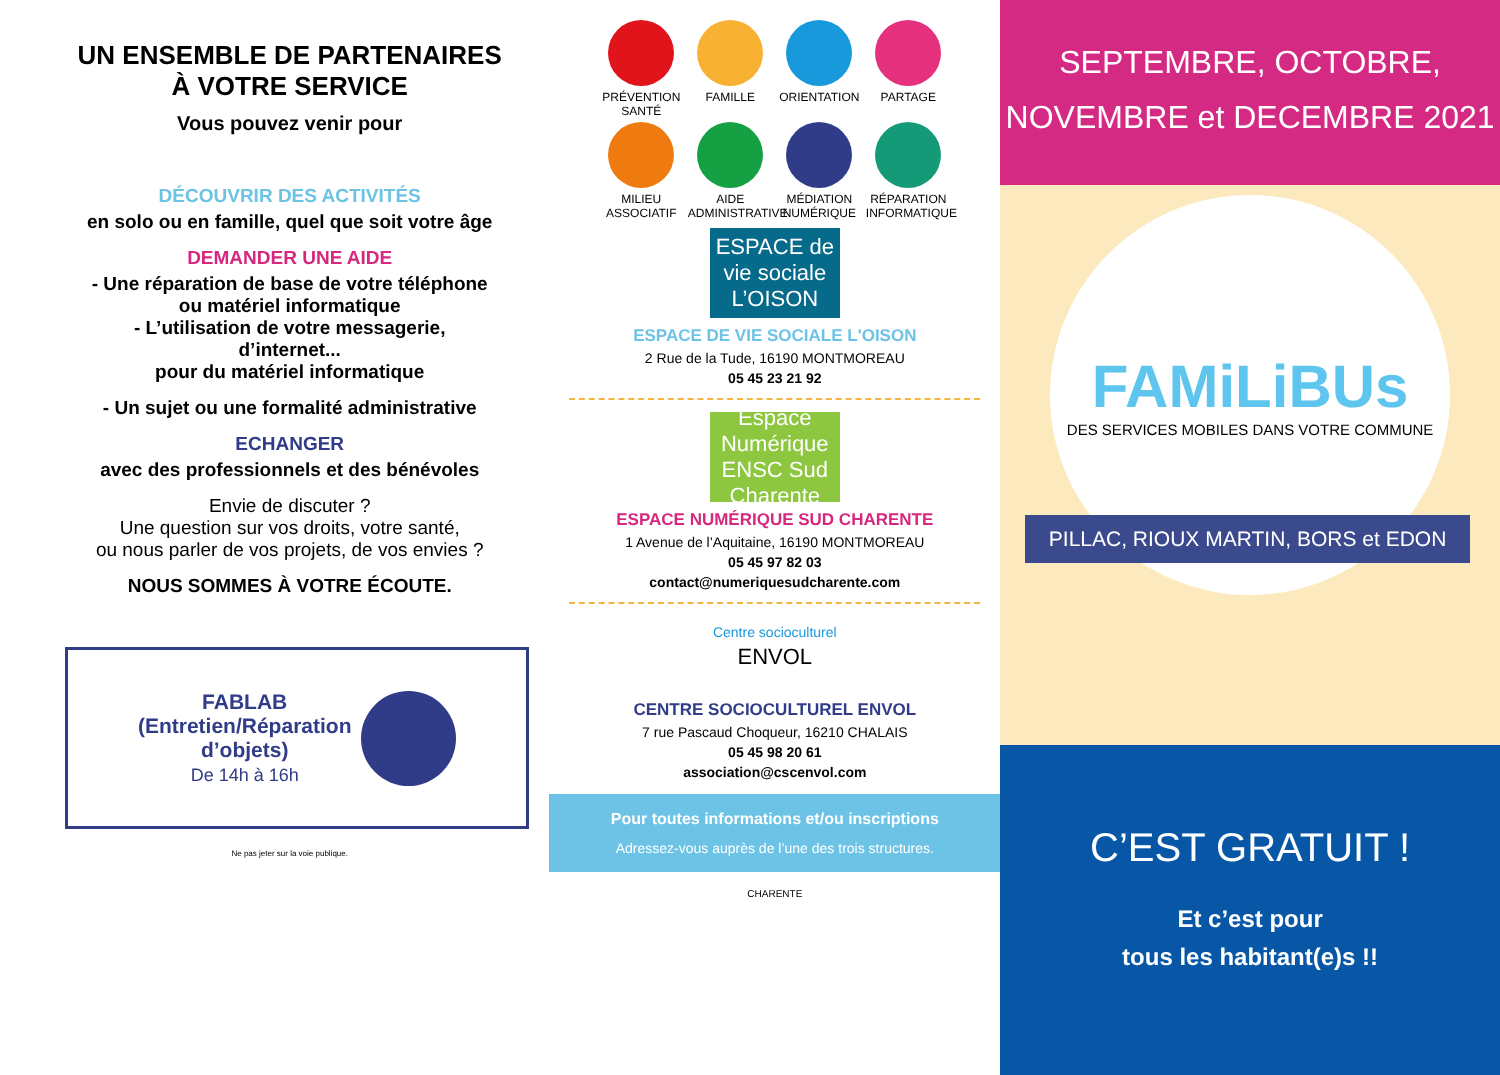UN ENSEMBLE DE PARTENAIRES
À VOTRE SERVICE
Vous pouvez venir pour
DÉCOUVRIR DES ACTIVITÉS
en solo ou en famille, quel que soit votre âge
DEMANDER UNE AIDE
- Une réparation de base de votre téléphone
ou matériel informatique
- L’utilisation de votre messagerie,
d’internet...
pour du matériel informatique
- Un sujet ou une formalité administrative
ECHANGER
avec des professionnels et des bénévoles
Envie de discuter ?
Une question sur vos droits, votre santé,
ou nous parler de vos projets, de vos envies ?
NOUS SOMMES À VOTRE ÉCOUTE.
FABLAB
(Entretien/Réparation
d’objets)
De 14h à 16h
Ne pas jeter sur la voie publique.
PRÉVENTION SANTÉ
FAMILLE
ORIENTATION
PARTAGE
MILIEU ASSOCIATIF
AIDE ADMINISTRATIVE
MÉDIATION NUMÉRIQUE
RÉPARATION INFORMATIQUE
ESPACE de vie sociale L’OISON
ESPACE DE VIE SOCIALE L'OISON
2 Rue de la Tude, 16190 MONTMOREAU
05 45 23 21 92
Espace Numérique ENSC Sud Charente
ESPACE NUMÉRIQUE SUD CHARENTE
1 Avenue de l’Aquitaine, 16190 MONTMOREAU
05 45 97 82 03
contact@numeriquesudcharente.com
Centre socioculturel
ENVOL
CENTRE SOCIOCULTUREL ENVOL
7 rue Pascaud Choqueur, 16210 CHALAIS
05 45 98 20 61
association@cscenvol.com
Pour toutes informations et/ou inscriptions
Adressez-vous auprès de l’une des trois structures.
CHARENTE
SEPTEMBRE, OCTOBRE,
NOVEMBRE et DECEMBRE 2021
FAMiLiBUs
DES SERVICES MOBILES DANS VOTRE COMMUNE
PILLAC, RIOUX MARTIN, BORS et EDON
C’EST GRATUIT !
Et c’est pour
tous les habitant(e)s !!